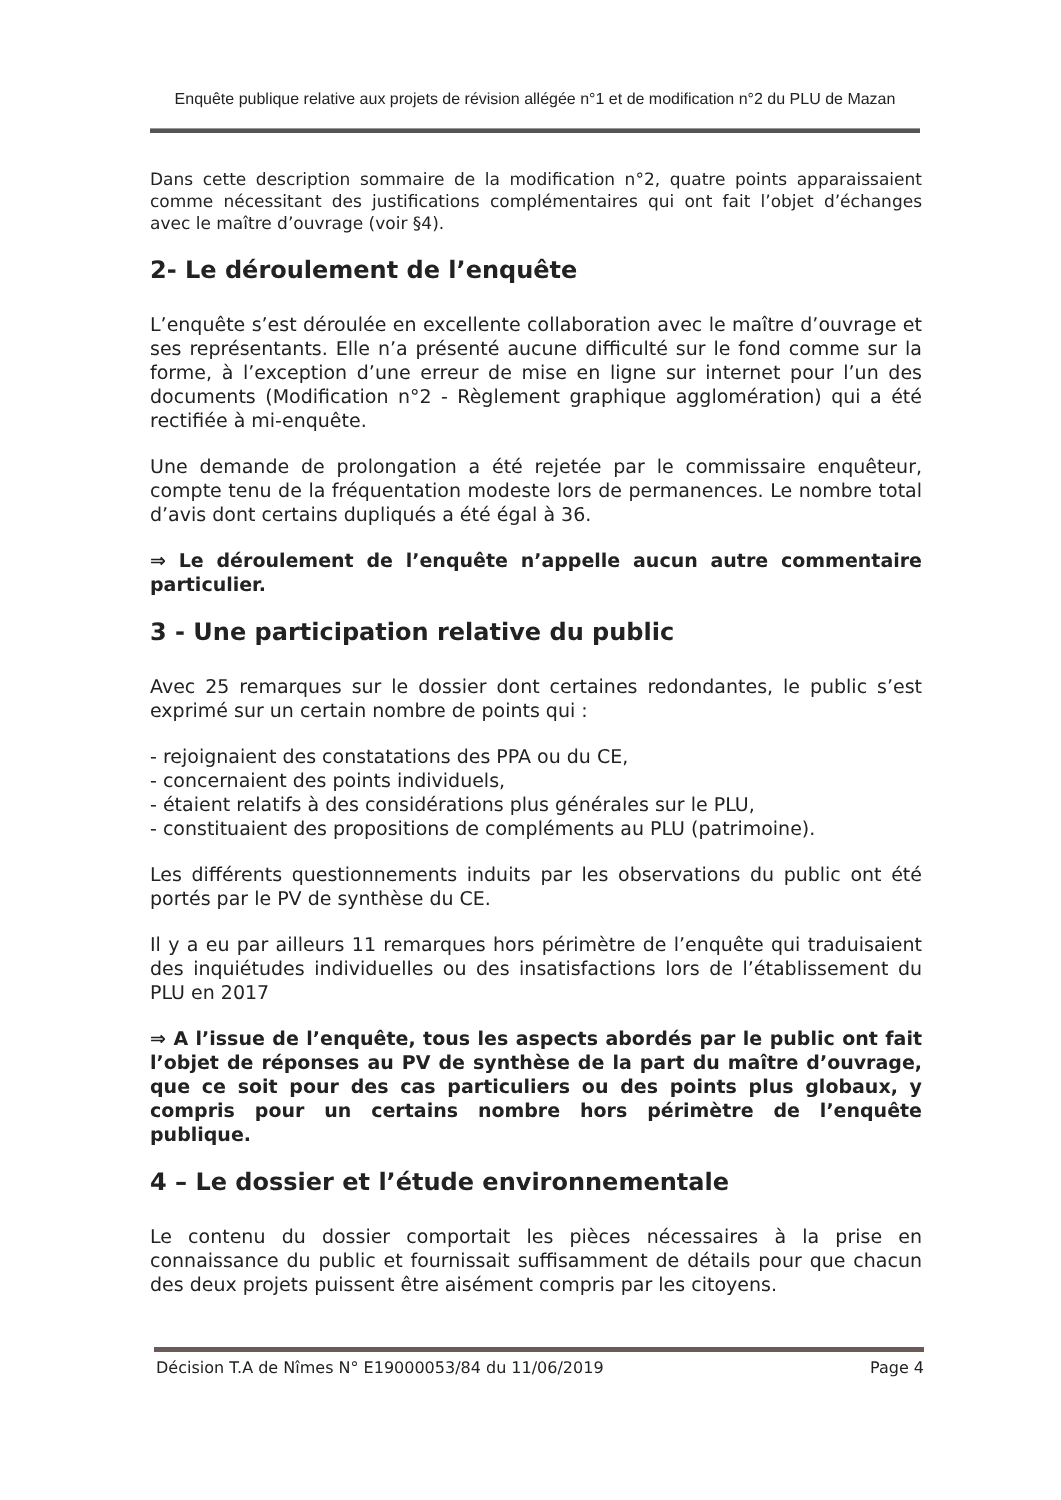Enquête publique relative aux projets de révision allégée n°1 et de modification n°2 du PLU de Mazan
Dans cette description sommaire de la modification n°2, quatre points apparaissaient comme nécessitant des justifications complémentaires qui ont fait l’objet d’échanges avec le maître d’ouvrage (voir §4).
2- Le déroulement de l’enquête
L’enquête s’est déroulée en excellente collaboration avec le maître d’ouvrage et ses représentants. Elle n’a présenté aucune difficulté sur le fond comme sur la forme, à l’exception d’une erreur de mise en ligne sur internet pour l’un des documents (Modification n°2 - Règlement graphique agglomération) qui a été rectifiée à mi-enquête.
Une demande de prolongation a été rejetée par le commissaire enquêteur, compte tenu de la fréquentation modeste lors de permanences. Le nombre total d’avis dont certains dupliqués a été égal à 36.
⇒ Le déroulement de l’enquête n’appelle aucun autre commentaire particulier.
3 - Une participation relative du public
Avec 25 remarques sur le dossier dont certaines redondantes, le public s’est exprimé sur un certain nombre de points qui :
- rejoignaient des constatations des PPA ou du CE,
- concernaient des points individuels,
- étaient relatifs à des considérations plus générales sur le PLU,
- constituaient des propositions de compléments au PLU (patrimoine).
Les différents questionnements induits par les observations du public ont été portés par le PV de synthèse du CE.
Il y a eu par ailleurs 11 remarques hors périmètre de l’enquête qui traduisaient des inquiétudes individuelles ou des insatisfactions lors de l’établissement du PLU en 2017
⇒ A l’issue de l’enquête, tous les aspects abordés par le public ont fait l’objet de réponses au PV de synthèse de la part du maître d’ouvrage, que ce soit pour des cas particuliers ou des points plus globaux, y compris pour un certains nombre hors périmètre de l’enquête publique.
4 – Le dossier et l’étude environnementale
Le contenu du dossier comportait les pièces nécessaires à la prise en connaissance du public et fournissait suffisamment de détails pour que chacun des deux projets puissent être aisément compris par les citoyens.
Décision T.A de Nîmes N° E19000053/84 du 11/06/2019 Page 4